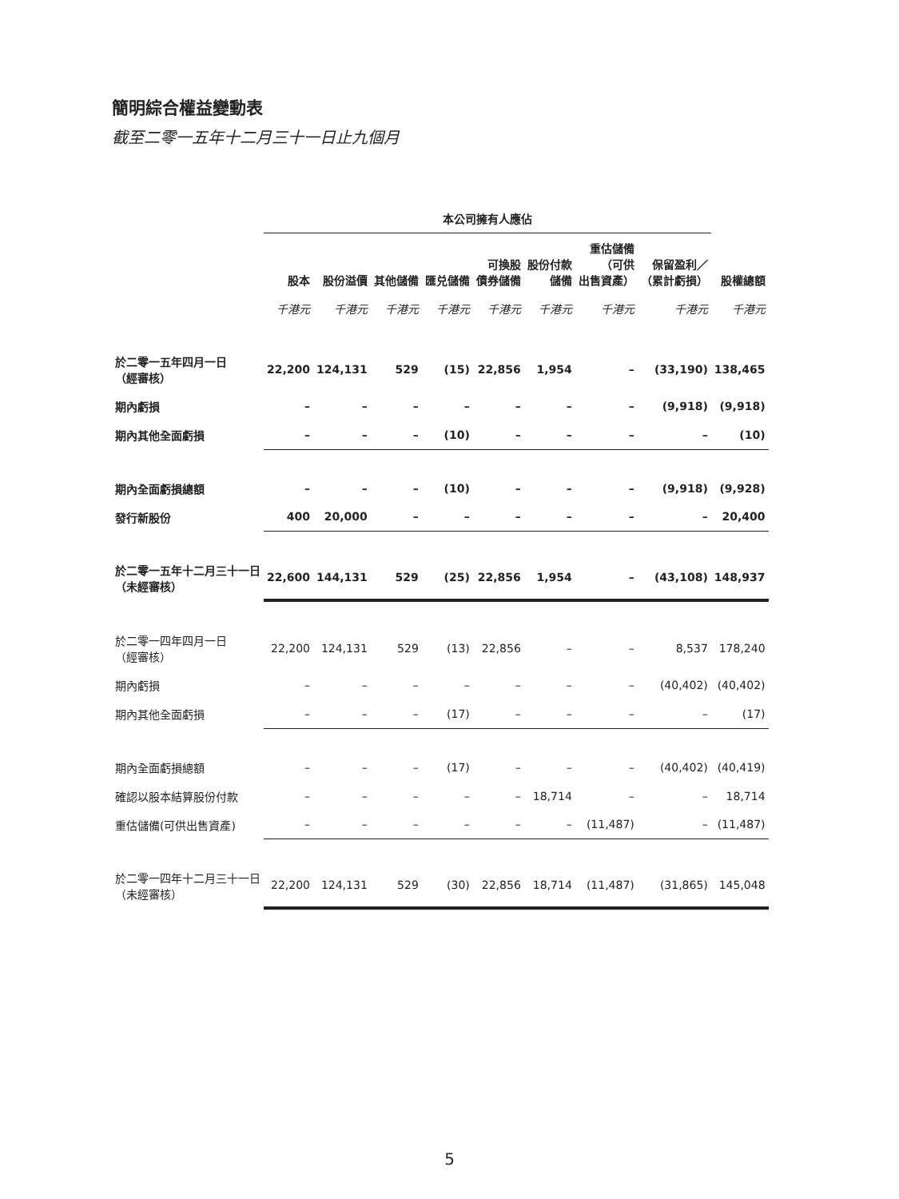簡明綜合權益變動表
截至二零一五年十二月三十一日止九個月
| | 本公司擁有人應佔 | | | | | | | | |
| --- | --- | --- | --- | --- | --- | --- | --- | --- | --- |
| | 股本 | 股份溢價 | 其他儲備 | 匯兑儲備 | 可換股 債券儲備 | 股份付款 儲備 | 重估儲備 （可供 出售資產） | 保留盈利／ （累計虧損） | 股權總額 |
| | 千港元 | 千港元 | 千港元 | 千港元 | 千港元 | 千港元 | 千港元 | 千港元 | 千港元 |
| 於二零一五年四月一日 （經審核） | 22,200 | 124,131 | 529 | (15) | 22,856 | 1,954 | – | (33,190) | 138,465 |
| 期內虧損 | – | – | – | – | – | – | – | (9,918) | (9,918) |
| 期內其他全面虧損 | – | – | – | (10) | – | – | – | – | (10) |
| 期內全面虧損總額 | – | – | – | (10) | – | – | – | (9,918) | (9,928) |
| 發行新股份 | 400 | 20,000 | – | – | – | – | – | – | 20,400 |
| 於二零一五年十二月三十一日 （未經審核） | 22,600 | 144,131 | 529 | (25) | 22,856 | 1,954 | – | (43,108) | 148,937 |
| 於二零一四年四月一日 （經審核） | 22,200 | 124,131 | 529 | (13) | 22,856 | – | – | 8,537 | 178,240 |
| 期內虧損 | – | – | – | – | – | – | – | (40,402) | (40,402) |
| 期內其他全面虧損 | – | – | – | (17) | – | – | – | – | (17) |
| 期內全面虧損總額 | – | – | – | (17) | – | – | – | (40,402) | (40,419) |
| 確認以股本結算股份付款 | – | – | – | – | – | 18,714 | – | – | 18,714 |
| 重估儲備(可供出售資產) | – | – | – | – | – | – | (11,487) | – | (11,487) |
| 於二零一四年十二月三十一日 （未經審核） | 22,200 | 124,131 | 529 | (30) | 22,856 | 18,714 | (11,487) | (31,865) | 145,048 |
5